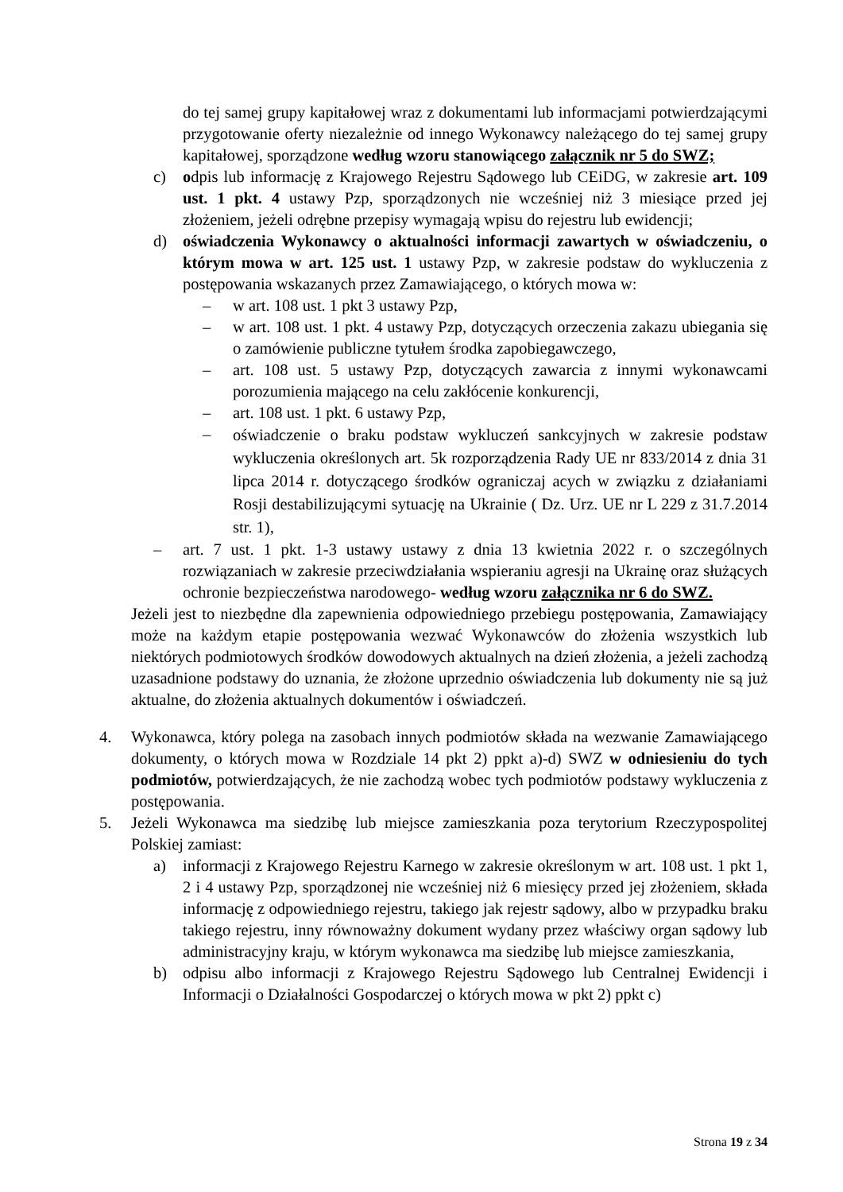do tej samej grupy kapitałowej wraz z dokumentami lub informacjami potwierdzającymi przygotowanie oferty niezależnie od innego Wykonawcy należącego do tej samej grupy kapitałowej, sporządzone według wzoru stanowiącego załącznik nr 5 do SWZ;
c) odpis lub informację z Krajowego Rejestru Sądowego lub CEiDG, w zakresie art. 109 ust. 1 pkt. 4 ustawy Pzp, sporządzonych nie wcześniej niż 3 miesiące przed jej złożeniem, jeżeli odrębne przepisy wymagają wpisu do rejestru lub ewidencji;
d) oświadczenia Wykonawcy o aktualności informacji zawartych w oświadczeniu, o którym mowa w art. 125 ust. 1 ustawy Pzp, w zakresie podstaw do wykluczenia z postępowania wskazanych przez Zamawiającego, o których mowa w:
– w art. 108 ust. 1 pkt 3 ustawy Pzp,
– w art. 108 ust. 1 pkt. 4 ustawy Pzp, dotyczących orzeczenia zakazu ubiegania się o zamówienie publiczne tytułem środka zapobiegawczego,
– art. 108 ust. 5 ustawy Pzp, dotyczących zawarcia z innymi wykonawcami porozumienia mającego na celu zakłócenie konkurencji,
– art. 108 ust. 1 pkt. 6 ustawy Pzp,
– oświadczenie o braku podstaw wykluczeń sankcyjnych w zakresie podstaw wykluczenia określonych art. 5k rozporządzenia Rady UE nr 833/2014 z dnia 31 lipca 2014 r. dotyczącego środków ograniczaj acych w związku z działaniami Rosji destabilizującymi sytuację na Ukrainie ( Dz. Urz. UE nr L 229 z 31.7.2014 str. 1),
– art. 7 ust. 1 pkt. 1-3 ustawy ustawy z dnia 13 kwietnia 2022 r. o szczególnych rozwiązaniach w zakresie przeciwdziałania wspieraniu agresji na Ukrainę oraz służących ochronie bezpieczeństwa narodowego- według wzoru załącznika nr 6 do SWZ.
Jeżeli jest to niezbędne dla zapewnienia odpowiedniego przebiegu postępowania, Zamawiający może na każdym etapie postępowania wezwać Wykonawców do złożenia wszystkich lub niektórych podmiotowych środków dowodowych aktualnych na dzień złożenia, a jeżeli zachodzą uzasadnione podstawy do uznania, że złożone uprzednio oświadczenia lub dokumenty nie są już aktualne, do złożenia aktualnych dokumentów i oświadczeń.
4. Wykonawca, który polega na zasobach innych podmiotów składa na wezwanie Zamawiającego dokumenty, o których mowa w Rozdziale 14 pkt 2) ppkt a)-d) SWZ w odniesieniu do tych podmiotów, potwierdzających, że nie zachodzą wobec tych podmiotów podstawy wykluczenia z postępowania.
5. Jeżeli Wykonawca ma siedzibę lub miejsce zamieszkania poza terytorium Rzeczypospolitej Polskiej zamiast:
a) informacji z Krajowego Rejestru Karnego w zakresie określonym w art. 108 ust. 1 pkt 1, 2 i 4 ustawy Pzp, sporządzonej nie wcześniej niż 6 miesięcy przed jej złożeniem, składa informację z odpowiedniego rejestru, takiego jak rejestr sądowy, albo w przypadku braku takiego rejestru, inny równoważny dokument wydany przez właściwy organ sądowy lub administracyjny kraju, w którym wykonawca ma siedzibę lub miejsce zamieszkania,
b) odpisu albo informacji z Krajowego Rejestru Sądowego lub Centralnej Ewidencji i Informacji o Działalności Gospodarczej o których mowa w pkt 2) ppkt c)
Strona 19 z 34